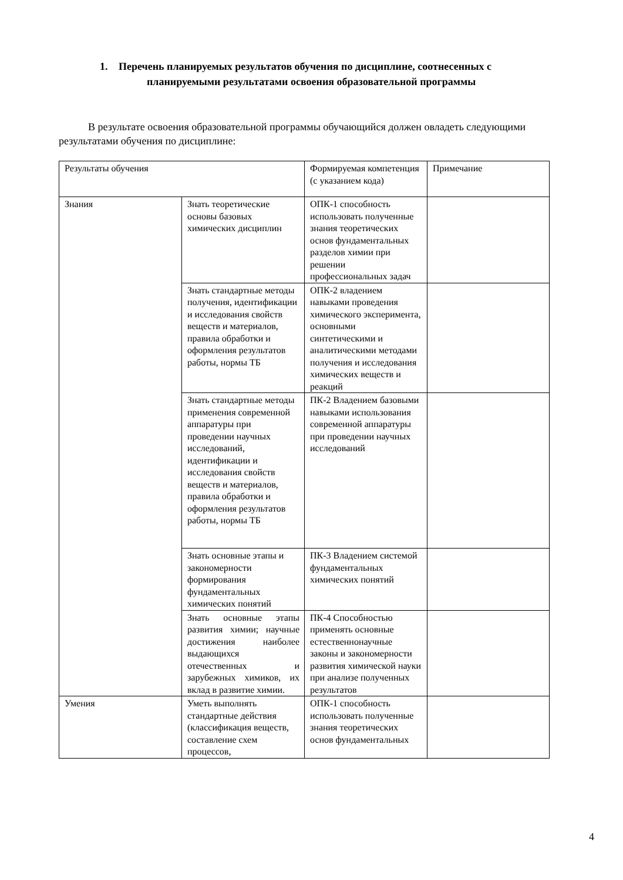1. Перечень планируемых результатов обучения по дисциплине, соотнесенных с
планируемыми результатами освоения образовательной программы
В результате освоения образовательной программы обучающийся должен овладеть следующими результатами обучения по дисциплине:
| Результаты обучения | | Формируемая компетенция (с указанием кода) | Примечание |
| Знания | Знать теоретические основы базовых химических дисциплин | ОПК-1 способность использовать полученные знания теоретических основ фундаментальных разделов химии при решении профессиональных задач | |
| | Знать стандартные методы получения, идентификации и исследования свойств веществ и материалов, правила обработки и оформления результатов работы, нормы ТБ | ОПК-2 владением навыками проведения химического эксперимента, основными синтетическими и аналитическими методами получения и исследования химических веществ и реакций | |
| | Знать стандартные методы применения современной аппаратуры при проведении научных исследований, идентификации и исследования свойств веществ и материалов, правила обработки и оформления результатов работы, нормы ТБ | ПК-2 Владением базовыми навыками использования современной аппаратуры при проведении научных исследований | |
| | Знать основные этапы и закономерности формирования фундаментальных химических понятий | ПК-3 Владением системой фундаментальных химических понятий | |
| | Знать основные этапы развития химии; научные достижения наиболее выдающихся отечественных и зарубежных химиков, их вклад в развитие химии. | ПК-4 Способностью применять основные естественнонаучные законы и закономерности развития химической науки при анализе полученных результатов | |
| Умения | Уметь выполнять стандартные действия (классификация веществ, составление схем процессов, | ОПК-1 способность использовать полученные знания теоретических основ фундаментальных | |
4